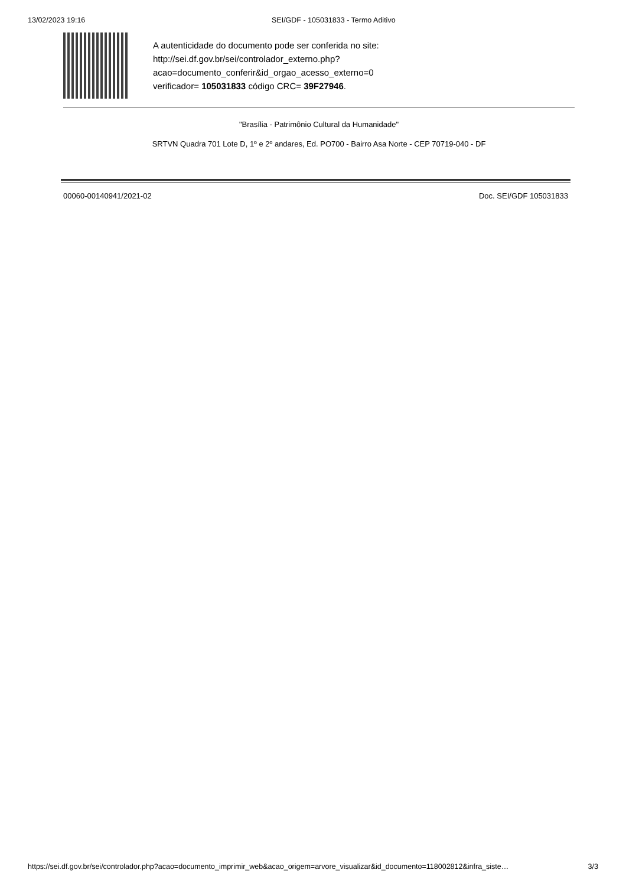13/02/2023 19:16 SEI/GDF - 105031833 - Termo Aditivo
A autenticidade do documento pode ser conferida no site:
http://sei.df.gov.br/sei/controlador_externo.php?
acao=documento_conferir&id_orgao_acesso_externo=0
verificador= 105031833 código CRC= 39F27946.
"Brasília - Patrimônio Cultural da Humanidade"
SRTVN Quadra 701 Lote D, 1º e 2º andares, Ed. PO700 - Bairro Asa Norte - CEP 70719-040 - DF
00060-00140941/2021-02 Doc. SEI/GDF 105031833
https://sei.df.gov.br/sei/controlador.php?acao=documento_imprimir_web&acao_origem=arvore_visualizar&id_documento=118002812&infra_siste… 3/3